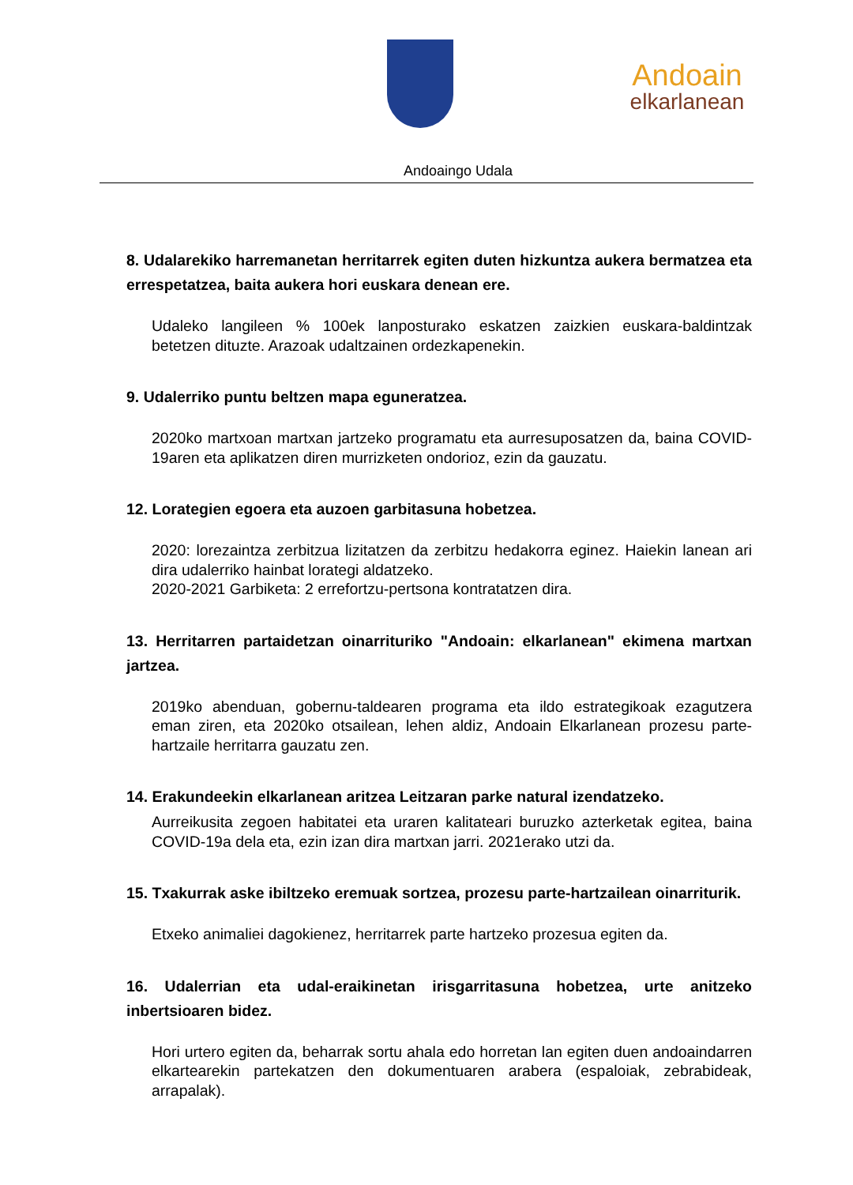Andoain
elkarlanean
Andoaingo Udala
8. Udalarekiko harremanetan herritarrek egiten duten hizkuntza aukera bermatzea eta errespetatzea, baita aukera hori euskara denean ere.
Udaleko langileen % 100ek lanposturako eskatzen zaizkien euskara-baldintzak betetzen dituzte. Arazoak udaltzainen ordezkapenekin.
9. Udalerriko puntu beltzen mapa eguneratzea.
2020ko martxoan martxan jartzeko programatu eta aurresuposatzen da, baina COVID-19aren eta aplikatzen diren murrizketen ondorioz, ezin da gauzatu.
12. Lorategien egoera eta auzoen garbitasuna hobetzea.
2020: lorezaintza zerbitzua lizitatzen da zerbitzu hedakorra eginez. Haiekin lanean ari dira udalerriko hainbat lorategi aldatzeko.
2020-2021 Garbiketa: 2 errefortzu-pertsona kontratatzen dira.
13. Herritarren partaidetzan oinarrituriko "Andoain: elkarlanean" ekimena martxan jartzea.
2019ko abenduan, gobernu-taldearen programa eta ildo estrategikoak ezagutzera eman ziren, eta 2020ko otsailean, lehen aldiz, Andoain Elkarlanean prozesu parte-hartzaile herritarra gauzatu zen.
14. Erakundeekin elkarlanean aritzea Leitzaran parke natural izendatzeko.
Aurreikusita zegoen habitatei eta uraren kalitateari buruzko azterketak egitea, baina COVID-19a dela eta, ezin izan dira martxan jarri. 2021erako utzi da.
15. Txakurrak aske ibiltzeko eremuak sortzea, prozesu parte-hartzailean oinarriturik.
Etxeko animaliei dagokienez, herritarrek parte hartzeko prozesua egiten da.
16. Udalerrian eta udal-eraikinetan irisgarritasuna hobetzea, urte anitzeko inbertsioaren bidez.
Hori urtero egiten da, beharrak sortu ahala edo horretan lan egiten duen andoaindarren elkartearekin partekatzen den dokumentuaren arabera (espaloiak, zebrabideak, arrapalak).